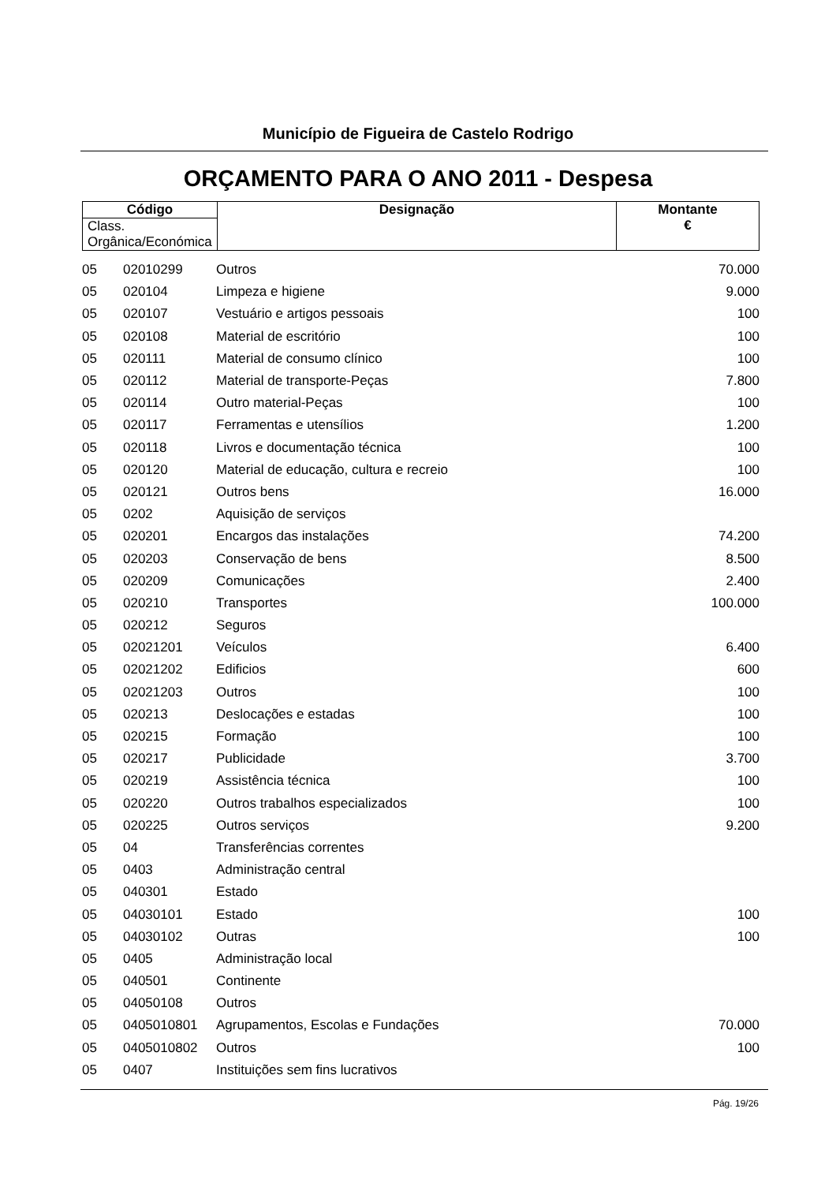Município de Figueira de Castelo Rodrigo
ORÇAMENTO PARA O ANO 2011 - Despesa
| Código | Designação | Montante € |
| --- | --- | --- |
| Class. Orgânica/Económica | | |
| 05 | 02010299 | Outros | 70.000 |
| 05 | 020104 | Limpeza e higiene | 9.000 |
| 05 | 020107 | Vestuário e artigos pessoais | 100 |
| 05 | 020108 | Material de escritório | 100 |
| 05 | 020111 | Material de consumo clínico | 100 |
| 05 | 020112 | Material de transporte-Peças | 7.800 |
| 05 | 020114 | Outro material-Peças | 100 |
| 05 | 020117 | Ferramentas e utensílios | 1.200 |
| 05 | 020118 | Livros e documentação técnica | 100 |
| 05 | 020120 | Material de educação, cultura e recreio | 100 |
| 05 | 020121 | Outros bens | 16.000 |
| 05 | 0202 | Aquisição de serviços | |
| 05 | 020201 | Encargos das instalações | 74.200 |
| 05 | 020203 | Conservação de bens | 8.500 |
| 05 | 020209 | Comunicações | 2.400 |
| 05 | 020210 | Transportes | 100.000 |
| 05 | 020212 | Seguros | |
| 05 | 02021201 | Veículos | 6.400 |
| 05 | 02021202 | Edificios | 600 |
| 05 | 02021203 | Outros | 100 |
| 05 | 020213 | Deslocações e estadas | 100 |
| 05 | 020215 | Formação | 100 |
| 05 | 020217 | Publicidade | 3.700 |
| 05 | 020219 | Assistência técnica | 100 |
| 05 | 020220 | Outros trabalhos especializados | 100 |
| 05 | 020225 | Outros serviços | 9.200 |
| 05 | 04 | Transferências correntes | |
| 05 | 0403 | Administração central | |
| 05 | 040301 | Estado | |
| 05 | 04030101 | Estado | 100 |
| 05 | 04030102 | Outras | 100 |
| 05 | 0405 | Administração local | |
| 05 | 040501 | Continente | |
| 05 | 04050108 | Outros | |
| 05 | 0405010801 | Agrupamentos, Escolas e Fundações | 70.000 |
| 05 | 0405010802 | Outros | 100 |
| 05 | 0407 | Instituições sem fins lucrativos | |
Pág. 19/26